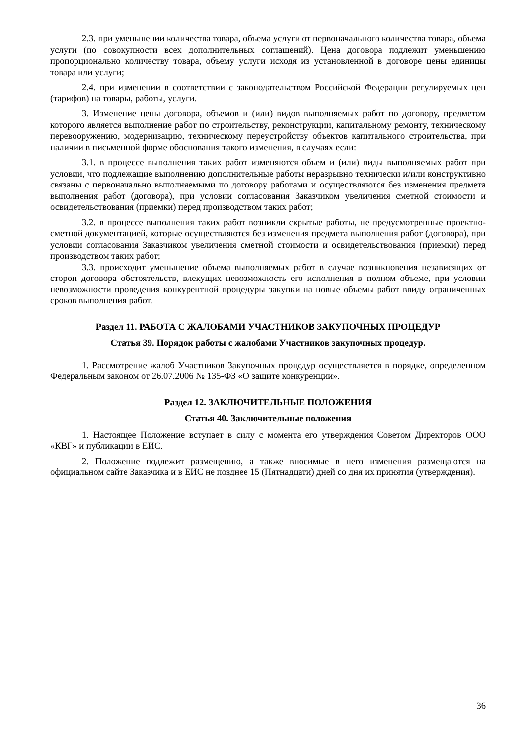2.3. при уменьшении количества товара, объема услуги от первоначального количества товара, объема услуги (по совокупности всех дополнительных соглашений). Цена договора подлежит уменьшению пропорционально количеству товара, объему услуги исходя из установленной в договоре цены единицы товара или услуги;
2.4. при изменении в соответствии с законодательством Российской Федерации регулируемых цен (тарифов) на товары, работы, услуги.
3. Изменение цены договора, объемов и (или) видов выполняемых работ по договору, предметом которого является выполнение работ по строительству, реконструкции, капитальному ремонту, техническому перевооружению, модернизацию, техническому переустройству объектов капитального строительства, при наличии в письменной форме обоснования такого изменения, в случаях если:
3.1. в процессе выполнения таких работ изменяются объем и (или) виды выполняемых работ при условии, что подлежащие выполнению дополнительные работы неразрывно технически и/или конструктивно связаны с первоначально выполняемыми по договору работами и осуществляются без изменения предмета выполнения работ (договора), при условии согласования Заказчиком увеличения сметной стоимости и освидетельствования (приемки) перед производством таких работ;
3.2. в процессе выполнения таких работ возникли скрытые работы, не предусмотренные проектно-сметной документацией, которые осуществляются без изменения предмета выполнения работ (договора), при условии согласования Заказчиком увеличения сметной стоимости и освидетельствования (приемки) перед производством таких работ;
3.3. происходит уменьшение объема выполняемых работ в случае возникновения независящих от сторон договора обстоятельств, влекущих невозможность его исполнения в полном объеме, при условии невозможности проведения конкурентной процедуры закупки на новые объемы работ ввиду ограниченных сроков выполнения работ.
Раздел 11. РАБОТА С ЖАЛОБАМИ УЧАСТНИКОВ ЗАКУПОЧНЫХ ПРОЦЕДУР
Статья 39. Порядок работы с жалобами Участников закупочных процедур.
1. Рассмотрение жалоб Участников Закупочных процедур осуществляется в порядке, определенном Федеральным законом от 26.07.2006 № 135-ФЗ «О защите конкуренции».
Раздел 12. ЗАКЛЮЧИТЕЛЬНЫЕ ПОЛОЖЕНИЯ
Статья 40. Заключительные положения
1. Настоящее Положение вступает в силу с момента его утверждения Советом Директоров ООО «КВГ» и публикации в ЕИС.
2. Положение подлежит размещению, а также вносимые в него изменения размещаются на официальном сайте Заказчика и в ЕИС не позднее 15 (Пятнадцати) дней со дня их принятия (утверждения).
36